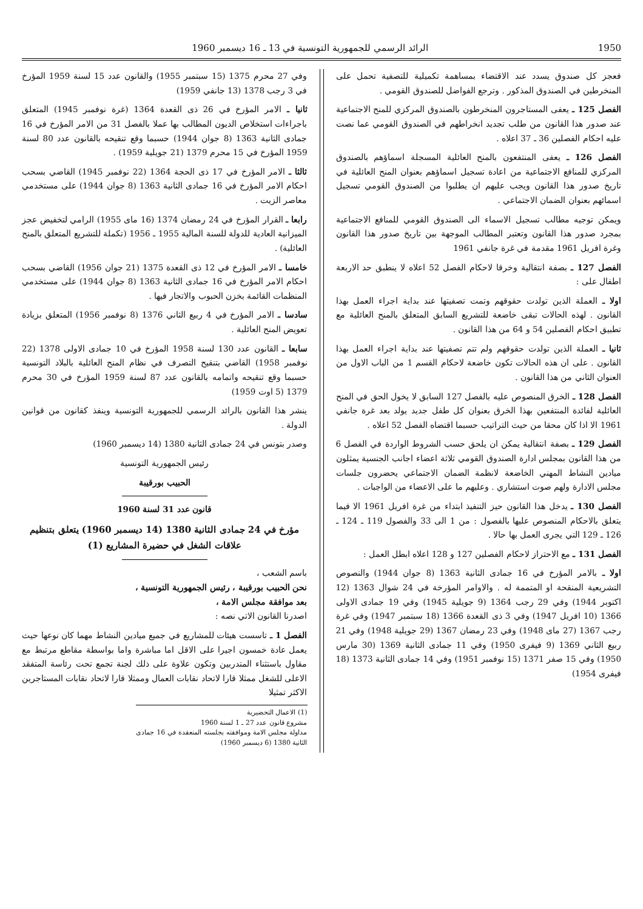1950 الرائد الرسمي للجمهورية التونسية في 13 ـ 16 ديسمبر 1960
فعجز كل صندوق يسدد عند الاقتضاء بمساهمة تكميلية للتصفية تحمل على المنخرطين في الصندوق المذكور . وترجع الفواضل للصندوق القومي .
الفصل 125 ـ يعفى المستاجرون المنخرطون بالصندوق المركزي للمنح الاجتماعية عند صدور هذا القانون من طلب تجديد انخراطهم في الصندوق القومي عما نصت عليه احكام الفصلين 36 ـ 37 اعلاه .
الفصل 126 ـ يعفى المنتفعون بالمنح العائلية المسجلة اسماؤهم بالصندوق المركزي للمنافع الاجتماعية من اعادة تسجيل اسماؤهم بعنوان المنح العائلية في تاريخ صدور هذا القانون ويجب عليهم ان يطلبوا من الصندوق القومي تسجيل اسمائهم بعنوان الضمان الاجتماعي .
ويمكن توجيه مطالب تسجيل الاسماء الى الصندوق القومي للمنافع الاجتماعية بمجرد صدور هذا القانون وتعتبر المطالب الموجهة بين تاريخ صدور هذا القانون وغرة افريل 1961 مقدمة في غرة جانفي 1961
الفصل 127 ـ بصفة انتقالية وخرقا لاحكام الفصل 52 اعلاه لا ينطبق حد الاربعة اطفال على :
اولا ـ العملة الذين تولدت حقوقهم وتمت تصفيتها عند بداية اجراء العمل بهذا القانون . لهذه الحالات تبقى خاضعة للتشريع السابق المتعلق بالمنح العائلية مع تطبيق احكام الفصلين 54 و 64 من هذا القانون .
ثانيا ـ العملة الذين تولدت حقوقهم ولم تتم تصفيتها عند بداية اجراء العمل بهذا القانون . على ان هذه الحالات تكون خاضعة لاحكام القسم 1 من الباب الاول من العنوان الثاني من هذا القانون .
الفصل 128 ـ الخرق المنصوص عليه بالفصل 127 السابق لا يخول الحق في المنح العائلية لفائدة المنتفعين بهذا الخرق بعنوان كل طفل جديد يولد بعد غرة جانفي 1961 الا اذا كان محقا من حيث التراتيب حسبما اقتضاه الفصل 52 اعلاه .
الفصل 129 ـ بصفة انتقالية يمكن ان يلحق حسب الشروط الواردة في الفصل 6 من هذا القانون بمجلس ادارة الصندوق القومي ثلاثة اعضاء اجانب الجنسية يمثلون ميادين النشاط المهني الخاضعة لانظمة الضمان الاجتماعي يحضرون جلسات مجلس الادارة ولهم صوت استشاري . وعليهم ما على الاعضاء من الواجبات .
الفصل 130 ـ يدخل هذا القانون حيز التنفيذ ابتداء من غرة افريل 1961 الا فيما يتعلق بالاحكام المنصوص عليها بالفصول : من 1 الى 33 والفصول 119 ـ 124 ـ 126 ـ 129 التي يجرى العمل بها حالا .
الفصل 131 ـ مع الاحتراز لاحكام الفصلين 127 و 128 اعلاه ابطل العمل :
اولا ـ بالامر المؤرخ في 16 جمادى الثانية 1363 (8 جوان 1944) والنصوص التشريعية المنقحة او المتممة له . والاوامر المؤرخة في 24 شوال 1363 (12 اكتوبر 1944) وفي 29 رجب 1364 (9 جويلية 1945) وفي 19 جمادى الاولى 1366 (10 افريل 1947) وفي 3 ذى القعدة 1366 (18 سبتمبر 1947) وفي غرة رجب 1367 (27 ماى 1948) وفي 23 رمضان 1367 (29 جويلية 1948) وفي 21 ربيع الثاني 1369 (9 فيفرى 1950) وفي 11 جمادى الثانية 1369 (30 مارس 1950) وفي 15 صفر 1371 (15 نوفمبر 1951) وفي 14 جمادى الثانية 1373 (18 فيفرى 1954)
وفي 27 محرم 1375 (15 سبتمبر 1955) والقانون عدد 15 لسنة 1959 المؤرخ في 3 رجب 1378 (13 جانفي 1959)
ثانيا ـ الامر المؤرخ في 26 ذى القعدة 1364 (غرة نوفمبر 1945) المتعلق باجراءات استخلاص الديون المطالب بها عملا بالفصل 31 من الامر المؤرخ في 16 جمادى الثانية 1363 (8 جوان 1944) حسبما وقع تنقيحه بالقانون عدد 80 لسنة 1959 المؤرخ في 15 محرم 1379 (21 جويلية 1959) .
ثالثا ـ الامر المؤرخ في 17 ذى الحجة 1364 (22 نوفمبر 1945) القاضي بسحب احكام الامر المؤرخ في 16 جمادى الثانية 1363 (8 جوان 1944) على مستخدمي معاصر الزيت .
رابعا ـ القرار المؤرخ في 24 رمضان 1374 (16 ماى 1955) الرامي لتخفيض عجز الميزانية العادية للدولة للسنة المالية 1955 ـ 1956 (تكملة للتشريع المتعلق بالمنح العائلية) .
خامسا ـ الامر المؤرخ في 12 ذى القعدة 1375 (21 جوان 1956) القاضي بسحب احكام الامر المؤرخ في 16 جمادى الثانية 1363 (8 جوان 1944) على مستخدمي المنظمات القائمة بخزن الحبوب والاتجار فيها .
سادسا ـ الامر المؤرخ في 4 ربيع الثاني 1376 (8 نوفمبر 1956) المتعلق بزيادة تعويض المنح العائلية .
سابعا ـ القانون عدد 130 لسنة 1958 المؤرخ في 10 جمادى الاولى 1378 (22 نوفمبر 1958) القاضي بتنقيح التصرف في نظام المنح العائلية بالبلاد التونسية حسبما وقع تنقيحه واتمامه بالقانون عدد 87 لسنة 1959 المؤرخ في 30 محرم 1379 (5 اوت 1959)
ينشر هذا القانون بالرائد الرسمي للجمهورية التونسية وينفذ كقانون من قوانين الدولة .
وصدر بتونس في 24 جمادى الثانية 1380 (14 ديسمبر 1960)
رئيس الجمهورية التونسية
الحبيب بورقيبة
قانون عدد 31 لسنة 1960
مؤرخ في 24 جمادى الثانية 1380 (14 ديسمبر 1960) يتعلق بتنظيم علاقات الشغل في حضيرة المشاريع (1)
باسم الشعب ،
نحن الحبيب بورقيبة ، رئيس الجمهورية التونسية ،
بعد موافقة مجلس الامة ،
اصدرنا القانون الاتي نصه :
الفصل 1 ـ تاسست هيئات للمشاريع في جميع ميادين النشاط مهما كان نوعها حيث يعمل عادة خمسون اجيرا على الاقل اما مباشرة واما بواسطة مقاطع مرتبط مع مقاول باستثناء المتدربين وتكون علاوة على ذلك لجنة تجمع تحت رئاسة المتفقد الاعلى للشغل ممثلا قارا لاتحاد نقابات العمال وممثلا قارا لاتحاد نقابات المستاجرين الاكثر تمثيلا
(1) الاعمال التحضيرية
مشروع قانون عدد 27 ـ 1 لسنة 1960
مداولة مجلس الامة وموافقته بجلسته المنعقدة في 16 جمادى الثانية 1380 (6 ديسمبر 1960)